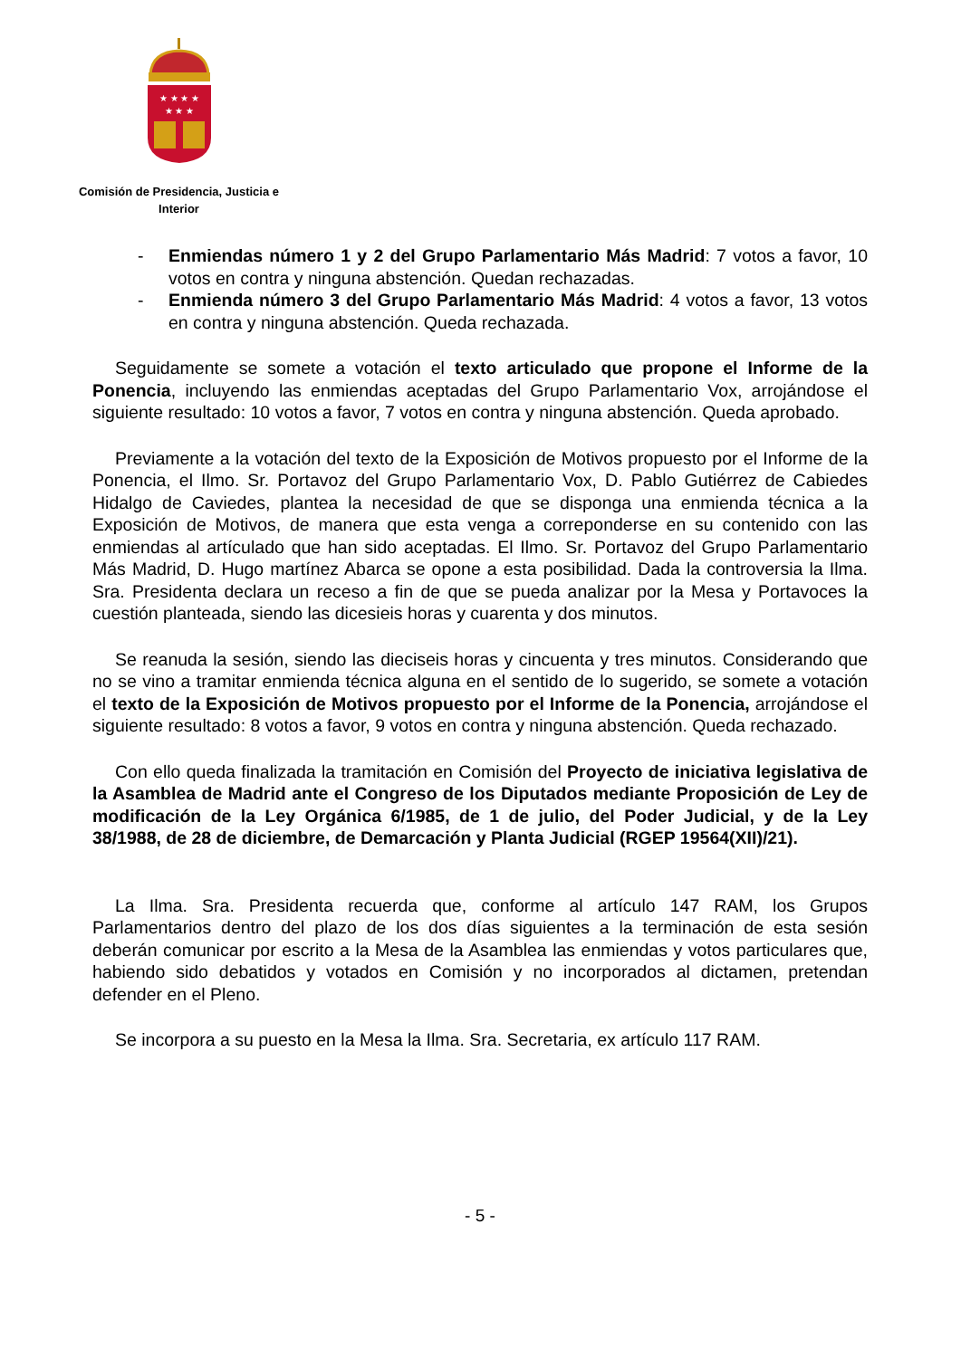★ ★ ★ ★
★ ★ ★
Comisión de Presidencia, Justicia e
Interior
- Enmiendas número 1 y 2 del Grupo Parlamentario Más Madrid: 7 votos a favor, 10 votos en contra y ninguna abstención. Quedan rechazadas.
- Enmienda número 3 del Grupo Parlamentario Más Madrid: 4 votos a favor, 13 votos en contra y ninguna abstención. Queda rechazada.
Seguidamente se somete a votación el texto articulado que propone el Informe de la Ponencia, incluyendo las enmiendas aceptadas del Grupo Parlamentario Vox, arrojándose el siguiente resultado: 10 votos a favor, 7 votos en contra y ninguna abstención. Queda aprobado.
Previamente a la votación del texto de la Exposición de Motivos propuesto por el Informe de la Ponencia, el Ilmo. Sr. Portavoz del Grupo Parlamentario Vox, D. Pablo Gutiérrez de Cabiedes Hidalgo de Caviedes, plantea la necesidad de que se disponga una enmienda técnica a la Exposición de Motivos, de manera que esta venga a correponderse en su contenido con las enmiendas al artículado que han sido aceptadas. El Ilmo. Sr. Portavoz del Grupo Parlamentario Más Madrid, D. Hugo martínez Abarca se opone a esta posibilidad. Dada la controversia la Ilma. Sra. Presidenta declara un receso a fin de que se pueda analizar por la Mesa y Portavoces la cuestión planteada, siendo las dicesieis horas y cuarenta y dos minutos.
Se reanuda la sesión, siendo las dieciseis horas y cincuenta y tres minutos. Considerando que no se vino a tramitar enmienda técnica alguna en el sentido de lo sugerido, se somete a votación el texto de la Exposición de Motivos propuesto por el Informe de la Ponencia, arrojándose el siguiente resultado: 8 votos a favor, 9 votos en contra y ninguna abstención. Queda rechazado.
Con ello queda finalizada la tramitación en Comisión del Proyecto de iniciativa legislativa de la Asamblea de Madrid ante el Congreso de los Diputados mediante Proposición de Ley de modificación de la Ley Orgánica 6/1985, de 1 de julio, del Poder Judicial, y de la Ley 38/1988, de 28 de diciembre, de Demarcación y Planta Judicial (RGEP 19564(XII)/21).
La Ilma. Sra. Presidenta recuerda que, conforme al artículo 147 RAM, los Grupos Parlamentarios dentro del plazo de los dos días siguientes a la terminación de esta sesión deberán comunicar por escrito a la Mesa de la Asamblea las enmiendas y votos particulares que, habiendo sido debatidos y votados en Comisión y no incorporados al dictamen, pretendan defender en el Pleno.
Se incorpora a su puesto en la Mesa la Ilma. Sra. Secretaria, ex artículo 117 RAM.
- 5 -